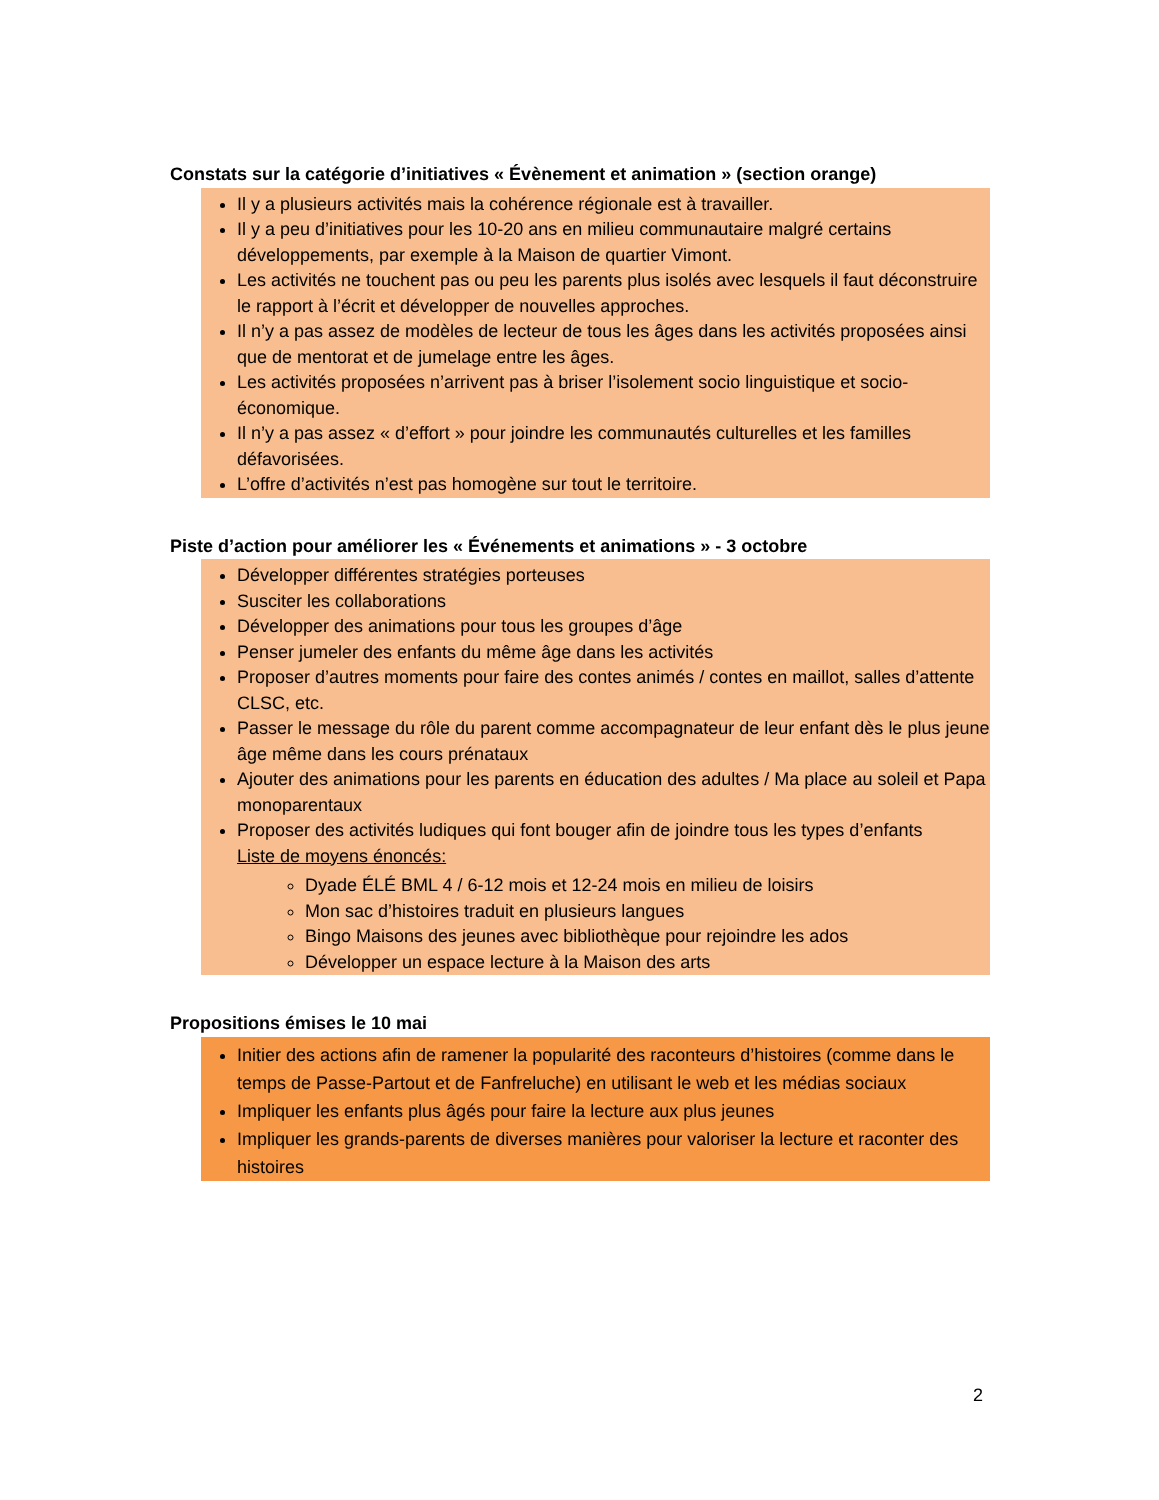Constats sur la catégorie d’initiatives « Évènement et animation » (section orange)
Il y a plusieurs activités mais la cohérence régionale est à travailler.
Il y a peu d’initiatives pour les 10-20 ans en milieu communautaire malgré certains développements, par exemple à la Maison de quartier Vimont.
Les activités ne touchent pas ou peu les parents plus isolés avec lesquels il faut déconstruire le rapport à l’écrit et développer de nouvelles approches.
Il n’y a pas assez de modèles de lecteur de tous les âges dans les activités proposées ainsi que de mentorat et de jumelage entre les âges.
Les activités proposées n’arrivent pas à briser l’isolement socio linguistique et socio-économique.
Il n’y a pas assez « d’effort » pour joindre les communautés culturelles et les familles défavorisées.
L’offre d’activités n’est pas homogène sur tout le territoire.
Piste d’action pour améliorer les « Événements et animations » - 3 octobre
Développer différentes stratégies porteuses
Susciter les collaborations
Développer des animations pour tous les groupes d’âge
Penser jumeler des enfants du même âge dans les activités
Proposer d’autres moments pour faire des contes animés / contes en maillot, salles d’attente CLSC, etc.
Passer le message du rôle du parent comme accompagnateur de leur enfant dès le plus jeune âge même dans les cours prénataux
Ajouter des animations pour les parents en éducation des adultes / Ma place au soleil et Papa monoparentaux
Proposer des activités ludiques qui font bouger afin de joindre tous les types d’enfants
Liste de moyens énoncés:
Dyade ÉLÉ BML 4 / 6-12 mois et 12-24 mois en milieu de loisirs
Mon sac d’histoires traduit en plusieurs langues
Bingo Maisons des jeunes avec bibliothèque pour rejoindre les ados
Développer un espace lecture à la Maison des arts
Propositions émises le 10 mai
Initier des actions afin de ramener la popularité des raconteurs d’histoires (comme dans le temps de Passe-Partout et de Fanfreluche) en utilisant le web et les médias sociaux
Impliquer les enfants plus âgés pour faire la lecture aux plus jeunes
Impliquer les grands-parents de diverses manières pour valoriser la lecture et raconter des histoires
2